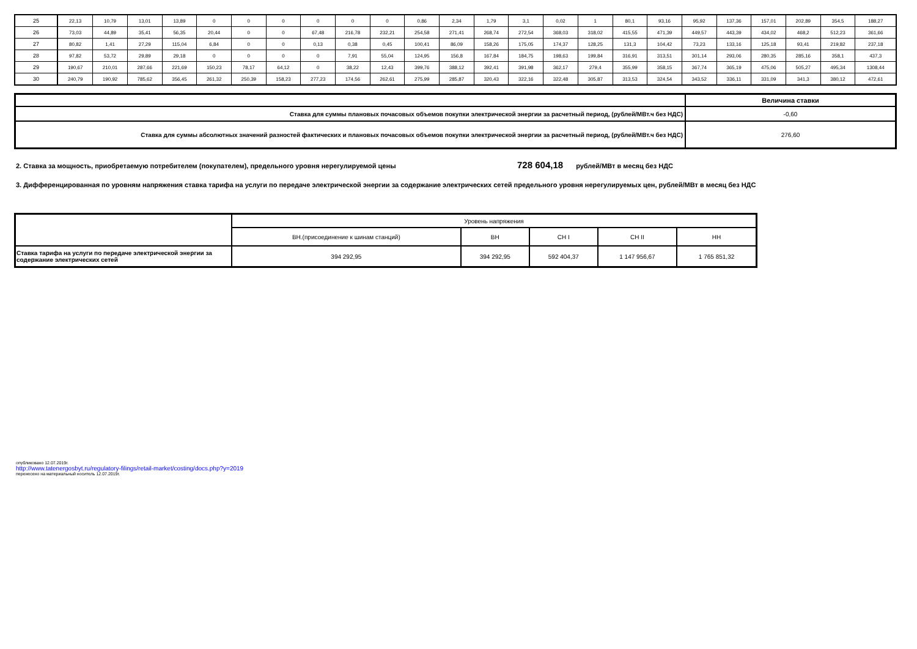| 25 | 22,13 | 10,79 | 13,01 | 13,89 | 0 | 0 | 0 | 0 | 0 | 0 | 0,86 | 2,34 | 1,79 | 3,1 | 0,02 | 1 | 80,1 | 93,16 | 95,92 | 137,36 | 157,01 | 202,89 | 354,5 | 188,27 |
| 26 | 73,03 | 44,89 | 35,41 | 56,35 | 20,44 | 0 | 0 | 67,48 | 216,78 | 232,21 | 254,58 | 271,41 | 268,74 | 272,54 | 368,03 | 318,02 | 415,55 | 471,39 | 449,57 | 443,39 | 434,02 | 468,2 | 512,23 | 361,66 |
| 27 | 80,82 | 1,41 | 27,29 | 115,04 | 6,84 | 0 | 0 | 0,13 | 0,38 | 0,45 | 100,41 | 86,09 | 158,26 | 175,05 | 174,37 | 128,25 | 131,3 | 104,42 | 73,23 | 133,16 | 125,18 | 93,41 | 219,82 | 237,18 |
| 28 | 97,82 | 53,72 | 29,89 | 29,18 | 0 | 0 | 0 | 0 | 7,91 | 55,04 | 124,95 | 156,8 | 167,84 | 184,75 | 198,63 | 199,84 | 316,91 | 313,51 | 301,14 | 293,06 | 280,35 | 285,16 | 358,1 | 437,3 |
| 29 | 190,67 | 210,01 | 287,66 | 221,69 | 150,23 | 78,17 | 64,12 | 0 | 38,22 | 12,43 | 399,76 | 388,12 | 392,41 | 391,98 | 362,17 | 279,4 | 355,99 | 358,15 | 367,74 | 365,19 | 475,06 | 505,27 | 495,34 | 1308,44 |
| 30 | 240,79 | 190,92 | 785,62 | 356,45 | 261,32 | 250,39 | 158,23 | 277,23 | 174,56 | 262,61 | 275,99 | 285,87 | 320,43 | 322,16 | 322,48 | 305,87 | 313,53 | 324,54 | 343,52 | 336,11 | 331,09 | 341,3 | 380,12 | 472,61 |
| | Величина ставки |
| Ставка для суммы плановых почасовых объемов покупки электрической энергии за расчетный период, (рублей/МВт.ч без НДС) | -0,60 |
| Ставка для суммы абсолютных значений разностей фактических и плановых почасовых объемов покупки электрической энергии за расчетный период, (рублей/МВт.ч без НДС) | 276,60 |
2. Ставка за мощность, приобретаемую потребителем (покупателем), предельного уровня нерегулируемой цены 728 604,18 рублей/МВт в месяц без НДС
3. Дифференцированная по уровням напряжения ставка тарифа на услуги по передаче электрической энергии за содержание электрических сетей предельного уровня нерегулируемых цен, рублей/МВт в месяц без НДС
| | Уровень напряжения | | | | |
| | ВН.(присоединение к шинам станций) | ВН | СН I | СН II | НН |
| Ставка тарифа на услуги по передаче электрической энергии за содержание электрических сетей | 394 292,95 | 394 292,95 | 592 404,37 | 1 147 956,67 | 1 765 851,32 |
опубликовано 12.07.2019г.
http://www.tatenergosbyt.ru/regulatory-filings/retail-market/costing/docs.php?y=2019
перенесено на материальный носитель 12.07.2019г.